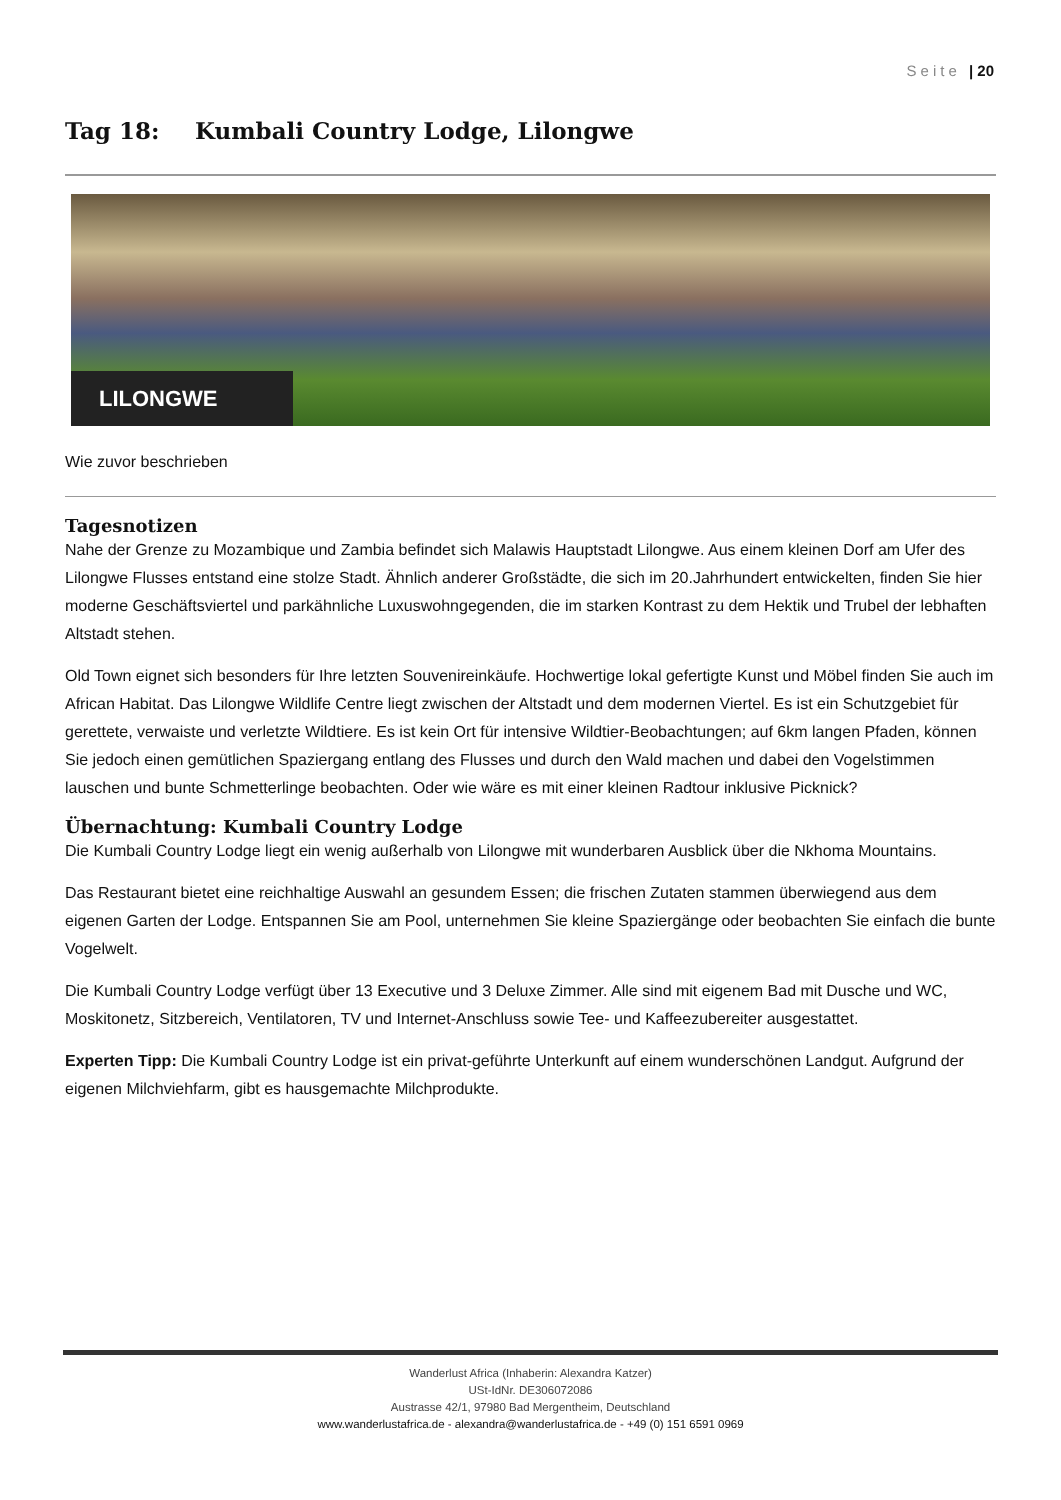Seite | 20
Tag 18: Kumbali Country Lodge, Lilongwe
LILONGWE
Wie zuvor beschrieben
Tagesnotizen
Nahe der Grenze zu Mozambique und Zambia befindet sich Malawis Hauptstadt Lilongwe. Aus einem kleinen Dorf am Ufer des Lilongwe Flusses entstand eine stolze Stadt. Ähnlich anderer Großstädte, die sich im 20.Jahrhundert entwickelten, finden Sie hier moderne Geschäftsviertel und parkähnliche Luxuswohngegenden, die im starken Kontrast zu dem Hektik und Trubel der lebhaften Altstadt stehen.
Old Town eignet sich besonders für Ihre letzten Souvenireinkäufe. Hochwertige lokal gefertigte Kunst und Möbel finden Sie auch im African Habitat. Das Lilongwe Wildlife Centre liegt zwischen der Altstadt und dem modernen Viertel. Es ist ein Schutzgebiet für gerettete, verwaiste und verletzte Wildtiere. Es ist kein Ort für intensive Wildtier-Beobachtungen; auf 6km langen Pfaden, können Sie jedoch einen gemütlichen Spaziergang entlang des Flusses und durch den Wald machen und dabei den Vogelstimmen lauschen und bunte Schmetterlinge beobachten. Oder wie wäre es mit einer kleinen Radtour inklusive Picknick?
Übernachtung: Kumbali Country Lodge
Die Kumbali Country Lodge liegt ein wenig außerhalb von Lilongwe mit wunderbaren Ausblick über die Nkhoma Mountains.
Das Restaurant bietet eine reichhaltige Auswahl an gesundem Essen; die frischen Zutaten stammen überwiegend aus dem eigenen Garten der Lodge. Entspannen Sie am Pool, unternehmen Sie kleine Spaziergänge oder beobachten Sie einfach die bunte Vogelwelt.
Die Kumbali Country Lodge verfügt über 13 Executive und 3 Deluxe Zimmer. Alle sind mit eigenem Bad mit Dusche und WC, Moskitonetz, Sitzbereich, Ventilatoren, TV und Internet-Anschluss sowie Tee- und Kaffeezubereiter ausgestattet.
Experten Tipp: Die Kumbali Country Lodge ist ein privat-geführte Unterkunft auf einem wunderschönen Landgut. Aufgrund der eigenen Milchviehfarm, gibt es hausgemachte Milchprodukte.
Wanderlust Africa (Inhaberin: Alexandra Katzer)
USt-IdNr. DE306072086
Austrasse 42/1, 97980 Bad Mergentheim, Deutschland
www.wanderlustafrica.de - alexandra@wanderlustafrica.de - +49 (0) 151 6591 0969